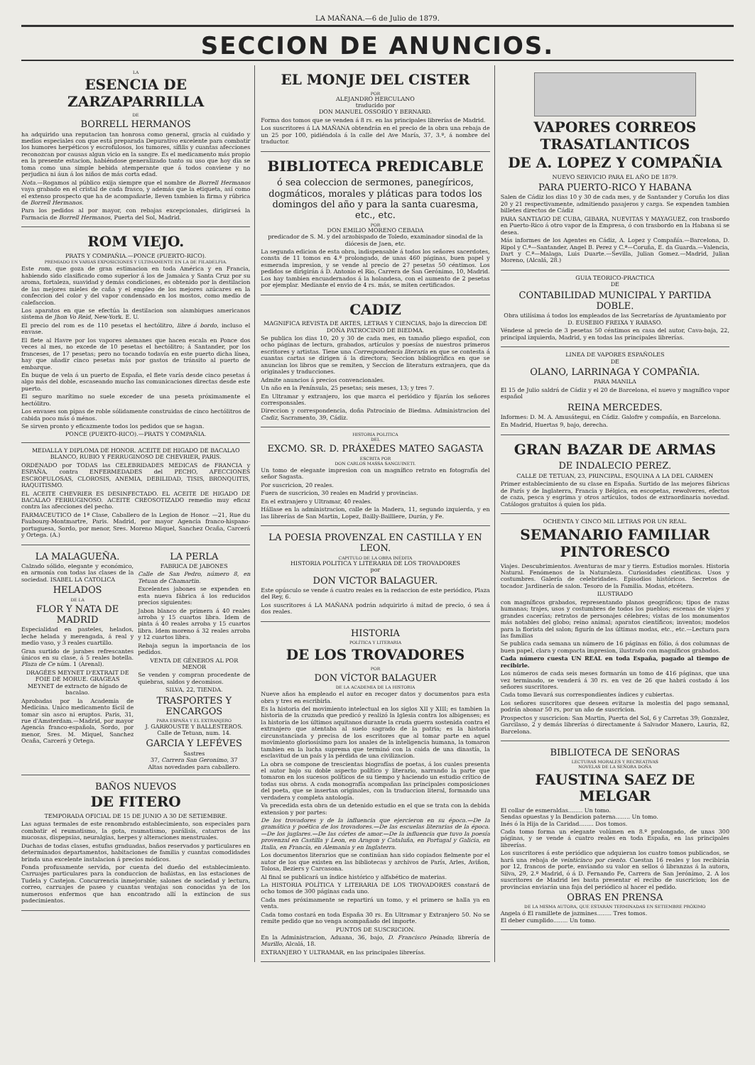LA MAÑANA.—6 de Julio de 1879.
SECCION DE ANUNCIOS.
LA
ESENCIA DE ZARZAPARRILLA
DE
BORRELL HERMANOS
ha adquirido una reputacion tan honrosa como general, gracia al cuidado y medios especiales con que está preparada Depurativo excelente para combatir los humores herpéticos y escrofulosos, los tumores, sífilis y cuantas afecciones reconozcan por causas algun vicio en la sangre. Es el medicamento más propio en la presente estacion, habiéndose generalizado tanto su uso que hoy dia se toma como una simple bebida atemperante que á todos conviene y no perjudica ni áun á los niños de más corta edad.
Nota.—Rogamos al público exija siempre que el nombre de Borrell Hermanos vaya grabado en el cristal de cada frasco, y además que la etiqueta, así como el extenso prospecto que ha de acompañarle, lleven tambien la firma y rúbrica de Borrell Hermanos.
Para los pedidos al por mayor, con rebajas excepcionales, dirigirseá la Farmacia de Borrell Hermanos, Puerta del Sol, Madrid.
ROM VIEJO.
PRATS Y COMPAÑIA.—PONCE (PUERTO-RICO).
PREMIADO EN VARIAS EXPOSICIONES Y ULTIMAMENTE EN LA DE FILADELFIA.
Este rom, que goza de gran estimacion en toda América y en Francia, habiendo sido clasificado como superior á los de Jamaica y Santa Cruz por su aroma, fortaleza, suavidad y demás condiciones, es obtenido por la destilacion de las mejores mieles de caña y el empleo de los mejores azúcares en la confeccion del color y del vapor condensado en los mostos, como medio de calefaccion.
Los aparatos en que se efectúa la destilacion son alambiques americanos sistema de Jhon Vo Reid, New-York. E. U.
El precio del rom es de 110 pesetas el hectólitro, libre á bordo, incluso el envase.
El flete al Havre por los vapores alemanes que hacen escala en Ponce dos veces al mes, no excede de 10 pesetas el hectólitro; á Santander, por los franceses, de 17 pesetas; pero no tocando todavía en este puerto dicha línea, hay que añadir cinco pesetas más por gastos de tránsito al puerto de embarque.
En buque de vela á un puerto de España, el flete varía desde cinco pesetas á algo más del doble, escaseando mucho las comunicaciones directas desde este puerto.
El seguro marítimo no suele exceder de una peseta próximamente el hectólitro.
Los envases son pipas de roble sólidamente construidas de cinco hectólitros de cabida poco más ó ménos.
Se sirven pronto y eficazmente todos los pedidos que se hagan.
PONCE (PUERTO-RICO).—PRATS Y COMPAÑIA.
MEDALLA Y DIPLOMA DE HONOR. ACEITE DE HIGADO DE BACALAO BLANCO, RUBIO Y FERRUGINOSO DE CHEVRIER, PARIS.
ORDENADO por TODAS las CELEBRIDADES MEDICAS de FRANCIA y ESPAÑA, contra ENFERMEDADES del PECHO, AFECCIONES ESCROFULOSAS, CLOROSIS, ANEMIA, DEBILIDAD, TISIS, BRONQUITIS, RAQUITISMO.
EL ACEITE CHEVRIER ES DESINFECTADO. EL ACEITE DE HIGADO DE BACALAO FERRUGINOSO. ACEITE CREOSOTIZADO remedio muy eficaz contra las afecciones del pecho.
FARMACEUTICO de 1ª Clase, Caballero de la Legion de Honor. —21, Rue du Faubourg-Montmartre, Paris. Madrid, por mayor Agencia franco-hispano-portuguesa, Sordo, por menor, Sres. Moreno Miquel, Sanchez Ocaña, Carcerá y Ortega. (A.)
LA MALAGUEÑA.
Calzado sólido, elegante y económico, en armonía con todas las clases de la sociedad. ISABEL LA CATOLICA
HELADOS
DE LA
FLOR Y NATA DE MADRID
Especialidad en pasteles, helados, leche helada y merengada, á real y medio vaso, y 3 reales cuartillo.
Gran surtido de jarabes refrescantes únicos en su clase, á 5 reales botella. Plaza de Ce núm. 1 (Arenal).
DRAGÉES MEYNET D'EXTRAIT DE FOIE DE MORUE. GRAGEAS MEYNET de extracto de hígado de bacalao.
Aprobadas por la Academia de Medicina. Unico medicamento fácil de tomar sin asco ni eruptos. Paris, 31, rue d'Amsterdam.—Madrid, por mayor Agencia franco-española, Sordo, por menor, Sres. M. Miquel, Sanchez Ocaña, Carcerá y Ortega.
LA PERLA
FABRICA DE JABONES
Calle de San Pedro, número 8, en Tetuan de Chamartin.
Excelentes jabones se expenden en esta nueva fábrica á los reducidos precios siguientes:
Jabon blanco de primera á 40 reales arroba y 15 cuartos libra. Idem de pinta á 40 reales arroba y 15 cuartos libra. Idem moreno á 32 reales arroba y 12 cuartos libra.
Rebaja segun la importancia de los pedidos.
VENTA DE GÉNEROS AL POR MENOR
Se venden y compran procedente de quiebras, saldos y decomisos.
SILVA, 22, TIENDA.
TRASPORTES Y ENCARGOS
PARA ESPAÑA Y EL EXTRANJERO
J. GARROUSTE Y BALLESTEROS. Calle de Tetuan, num. 14.
GARCIA Y LEFÉVES
Sastres
37, Carrera San Geronimo, 37
Altas novedades para caballero.
BAÑOS NUEVOS
DE FITERO
TEMPORADA OFICIAL DE 15 DE JUNIO A 30 DE SETIEMBRE.
Las aguas termales de este renombrado establecimiento, son especiales para combatir el reumatismo, la gota, raumatismo, parálisis, catarros de las mucosas, dispepsias, neuralgias, herpes y alteraciones menstruales.
Duchas de todas clases, estufas graduadas, baños reservados y particulares en determinados departamentos, habitaciones de familia y cuantas comodidades brinda una excelente instalacion á precios módicos.
Fonda profusamente servida, por cuenta del dueño del establecimiento. Carruajes particulares para la conduccion de bañistas, en las estaciones de Tudela y Castejon. Concurrencia inmejorable; salones de sociedad y lectura, correo, carruajes de paseo y cuantas ventajas son conocidas ya de los numerosos enfermos que han encontrado allí la extincion de sus padecimientos.
EL MONJE DEL CISTER
POR
ALEJANDRO HERCULANO
traducido por
DON MANUEL OSSORIO Y BERNARD.
Forma dos tomos que se venden á 8 rs. en las principales librerías de Madrid.
Los suscritores á LA MAÑANA obtendrán en el precio de la obra una rebaja de un 25 por 100, pidiéndola á la calle del Ave María, 37, 3.º, á nombre del traductor.
BIBLIOTECA PREDICABLE
ó sea coleccion de sermones, panegíricos, dogmáticos, morales y pláticas para todos los domingos del año y para la santa cuaresma, etc., etc.
POR
DON EMILIO MORENO CEBADA
predicador de S. M. y del arzobispado de Toledo, examinador sinodal de la diócesis de Jaen, etc.
La segunda edicion de esta obra, indispensable á todos los señores sacerdotes, consta de 11 tomos en 4.º prolongado, de unas 460 páginas, buen papel y esmerada impresion, y se vende al precio de 27 pesetas 50 céntimos. Los pedidos se dirigirán á D. Antonio el Rio, Carrera de San Gerónimo, 10, Madrid. Los hay tambien encuadernados á la holandesa, con el aumento de 2 pesetas por ejemplar. Mediante el envio de 4 rs. más, se miten certificados.
CADIZ
MAGNIFICA REVISTA DE ARTES, LETRAS Y CIENCIAS, bajo la direccion DE DOÑA PATROCINIO DE BIEDMA.
Se publica los dias 10, 20 y 30 de cada mes, en tamaño pliego español, con ocho páginas de lectura, grabados, artículos y poesías de nuestros primeros escritores y artistas. Tiene una Correspondencia literaria en que se contesta á cuantas cartas se dirigen á la directora; Seccion bibliográfica en que se anuncian los libros que se remiten, y Seccion de literatura extranjera, que da originales y traducciones.
Admite anuncios á precios convencionales.
Un año en la Península, 25 pesetas; seis meses, 13; y tres 7.
En Ultramar y extranjero, los que marca el periódico y fijarán los señores corresponsales.
Direccion y correspondencia, doña Patrocinio de Biedma. Administracion del Cadiz, Sacramento, 39, Cádiz.
HISTORIA POLITICA
DEL
EXCMO. SR. D. PRÁXEDES MATEO SAGASTA
ESCRITA POR
DON CARLOS MASSA SANGUINETI.
Un tomo de elegante impresion con un magnífico retrato en fotografía del señor Sagasta.
Por suscricion, 20 reales.
Fuera de suscricion, 30 reales en Madrid y provincias.
En el extranjero y Ultramar, 40 reales.
Hállase en la administracion, calle de la Madera, 11, segundo izquierda, y en las librerías de San Martin, Lopez, Bailly-Bailliere, Durán, y Fe.
LA POESIA PROVENZAL EN CASTILLA Y EN LEON.
CAPITULO DE LA OBRA INÉDITA
HISTORIA POLITICA Y LITERARIA DE LOS TROVADORES
por
DON VICTOR BALAGUER.
Este opúsculo se vende á cuatro reales en la redaccion de este periódico, Plaza del Rey, 6.
Los suscritores á LA MAÑANA podrán adquirirlo á mitad de precio, ó sea á dos reales.
HISTORIA
POLÍTICA Y LITERARIA
DE LOS TROVADORES
POR
DON VÍCTOR BALAGUER
DE LA ACADEMIA DE LA HISTORIA
Nueve años ha empleado el autor en recoger datos y documentos para esta obra y tres en escribirla.
Es la historia del movimiento intelectual en los siglos XII y XIII; es tambien la historia de la cruzada que predicó y realizó la Iglesia contra los albigenses; es la historia de los últimos aquitanos durante la cruda guerra sostenida contra el extranjero que atentaba al suelo sagrado de la patria; es la historia circunstanciada y precisa de los escritores que al tomar parte en aquel movimiento gloriosísimo para los anales de la inteligencia humana, la tomaron tambien en la lucha suprema que terminó con la caida de una dinastía, la esclavitud de un país y la pérdida de una civilizacion.
La obra se compone de trescientas biografías de poetas, á los cuales presenta el autor bajo su doble aspecto político y literario, narrando la parte que tomaron en los sucesos políticos de su tiempo y haciendo un estudio crítico de todas sus obras. A cada monografía acompañan las principales composiciones del poeta, que se insertan originales, con la traduccion literal, formando una verdadera y completa antología.
Va precedida esta obra de un detenido estudio en el que se trata con la debida extension y por partes:
De los trovadores y de la influencia que ejercieron en su época.—De la gramática y poética de los trovadores.—De las escuelas literarias de la época.—De los juglares.—De las córtes de amor.—De la influencia que tuvo la poesía provenzal en Castilla y Leon, en Aragon y Cataluña, en Portugal y Galicia, en Italia, en Francia, en Alemania y en Inglaterra.
Los documentos literarios que se continúan han sido copiados fielmente por el autor de los que existen en las bibliotecas y archivos de París, Arles, Aviñon, Tolosa, Beziers y Carcasona.
Al final se publicará un índice histórico y alfabético de materias.
La HISTORIA POLÍTICA Y LITERARIA DE LOS TROVADORES constará de ocho tomos de 300 páginas cada uno.
Cada mes próximamente se repartirá un tomo, y el primero se halla ya en venta.
Cada tomo costará en toda España 30 rs. En Ultramar y Extranjero 50. No se remite pedido que no venga acompañado del importe.
PUNTOS DE SUSCRICION.
En la Administracion, Aduana, 36, bajo, D. Francisco Peinado; librería de Murillo, Alcalá, 18.
EXTRANJERO Y ULTRAMAR, en las principales librerías.
VAPORES CORREOS TRASATLANTICOS
DE A. LOPEZ Y COMPAÑIA
NUEVO SERVICIO PARA EL AÑO DE 1879.
PARA PUERTO-RICO Y HABANA
Salen de Cádiz los dias 10 y 30 de cada mes, y de Santander y Coruña los dias 20 y 21 respectivamente, admitiendo pasajeros y carga. Se expenden tambien billetes directos de Cádiz
PARA SANTIAGO DE CUBA, GIBARA, NUEVITAS Y MAYAGUEZ, con trasbordo en Puerto-Rico á otro vapor de la Empresa, ó con trasbordo en la Habana si se desea.
Más informes de los Agentes en Cádiz, A. Lopez y Compañía.—Barcelona, D. Ripol y C.ª—Santander, Angel B. Perez y C.ª—Coruña, E. da Guarda.—Valencia, Dart y C.ª—Malaga, Luis Duarte.—Sevilla, Julian Gomez.—Madrid, Julian Moreno, (Alcalá, 28.)
GUIA TEORICO-PRACTICA
DE
CONTABILIDAD MUNICIPAL Y PARTIDA DOBLE.
Obra utilísima á todos los empleados de las Secretarías de Ayuntamiento por D. EUSEBIO FREIXA Y RABASO.
Véndese al precio de 3 pesetas 50 céntimos en casa del autor, Cava-baja, 22, principal izquierda, Madrid, y en todas las principales librerías.
LINEA DE VAPORES ESPAÑOLES
DE
OLANO, LARRINAGA Y COMPAÑIA.
PARA MANILA
El 15 de Julio saldrá de Cádiz y el 20 de Barcelona, el nuevo y magnífico vapor español
REINA MERCEDES.
Informes: D. M. A. Amusátegui, en Cádiz. Galofre y compañía, en Barcelona.
En Madrid, Huertas 9, bajo, derecha.
GRAN BAZAR DE ARMAS
DE INDALECIO PEREZ.
CALLE DE TETUAN, 23, PRINCIPAL, ESQUINA A LA DEL CARMEN
Primer establecimiento de su clase en España. Surtido de las mejores fábricas de París y de Inglaterra, Francia y Bélgica, en escopetas, rewolveres, efectos de caza, pesca y esgrima y otros artículos, todos de extraordinaria novedad. Catálogos gratuitos á quien los pida.
OCHENTA Y CINCO MIL LETRAS POR UN REAL.
SEMANARIO FAMILIAR PINTORESCO
Viajes. Descubrimientos. Aventuras de mar y tierra. Estudios morales. Historia Natural. Fenómenos de la Naturaleza. Curiosidades científicas. Usos y costumbres. Galería de celebridades. Episodios históricos. Secretos de tocador. Jardinería de salon. Tesoro de la Familia. Modas, etcétera.
ILUSTRADO
con magníficos grabados, representando planos geográficos; tipos de razas humanas; trajes, usos y costumbres de todos los pueblos; escenas de viajes y grandes cacerías; retratos de personajes célebres; vistas de los monumentos más notables del globo; reino animal; aparatos científicos; inventos; modelos para la florista del salon; figurín de las últimas modas, etc., etc.—Lectura para las familias
Se publica cada semana un número de 16 páginas en fólio, á dos columnas de buen papel, clara y compacta impresion, ilustrado con magníficos grabados.
Cada número cuesta UN REAL en toda España, pagado al tiempo de recibirle.
Los números de cada seis meses formarán un tomo de 416 páginas, que una vez terminado, se venderá á 30 rs. en vez de 26 que habrá costado á los señores suscritores.
Cada tomo llevará sus correspondientes índices y cubiertas.
Los señores suscritores que deseen evitarse la molestia del pago semanal, podrán abonar 50 rs, por un año de suscricion.
Prospectos y suscricion: San Martin, Puerta del Sol, 6 y Carretas 39; Gonzalez, Garcilaso, 2 y demás librerías ó directamente á Salvador Manero, Lauria, 82, Barcelona.
BIBLIOTECA DE SEÑORAS
LECTURAS MORALES Y RECREATIVAS
NOVELAS DE LA SEÑORA DOÑA
FAUSTINA SAEZ DE MELGAR
El collar de esmeraldas........ Un tomo.
Sendas opuestas y la Bendicion paterna........ Un tomo.
Inés ó la Hija de la Caridad........ Dos tomos.
Cada tomo forma un elegante volúmen en 8.º prolongado, de unas 300 páginas, y se vende á cuatro reales en toda España, en las principales librerías.
Los suscritores á este periódico que adquieran los cuatro tomos publicados, se hará una rebaja de veinticinco por ciento. Cuestan 16 reales y los recibirán por 12, francos de porte, enviando su valor en sellos ó libranzas á la autora, Silva, 29, 2.º Madrid, ó á D. Fernando Fe, Carrera de San Jerónimo, 2. A los suscritores de Madrid les basta presentar el recibo de suscricion; los de provincias enviarán una faja del periódico al hacer el pedido.
OBRAS EN PRENSA
DE LA MISMA AUTORA, QUE ESTARÁN TERMINADAS EN SETIEMBRE PRÓXIMO
Angela ó El ramillete de jazmines........ Tres tomos.
El deber cumplido........ Un tomo.